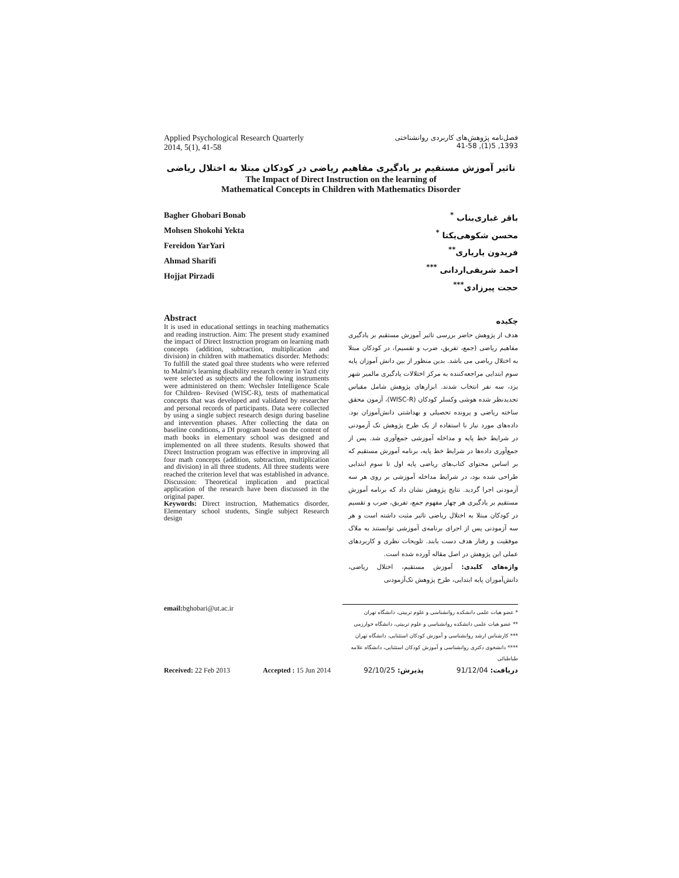Applied Psychological Research Quarterly
2014, 5(1), 41-58
فصل‌نامه پژوهش‌های کاربردی روانشناختی
1393, 5(1), 41-58
تاثیر آموزش مستقیم بر یادگیری مفاهیم ریاضی در کودکان مبتلا به اختلال ریاضی
The Impact of Direct Instruction on the learning of
Mathematical Concepts in Children with Mathematics Disorder
Bagher Ghobari Bonab
Mohsen Shokohi Yekta
Fereidon YarYari
Ahmad Sharifi
Hojjat Pirzadi
باقر غباری‌بناب <sup>*</sup>
محسن شکوهی‌یکتا <sup>*</sup>
فریدون یاریاری<sup>**</sup>
احمد شریفی‌اردانی <sup>***</sup>
حجت پیرزادی<sup>***</sup>
Abstract
It is used in educational settings in teaching mathematics and reading instruction. Aim: The present study examined the impact of Direct Instruction program on learning math concepts (addition, subtraction, multiplication and division) in children with mathematics disorder. Methods: To fulfill the stated goal three students who were referred to Malmir's learning disability research center in Yazd city were selected as subjects and the following instruments were administered on them: Wechsler Intelligence Scale for Children- Revised (WISC-R), tests of mathematical concepts that was developed and validated by researcher and personal records of participants. Data were collected by using a single subject research design during baseline and intervention phases. After collecting the data on baseline conditions, a DI program based on the content of math books in elementary school was designed and implemented on all three students. Results showed that Direct Instruction program was effective in improving all four math concepts (addition, subtraction, multiplication and division) in all three students. All three students were reached the criterion level that was established in advance. Discussion: Theoretical implication and practical application of the research have been discussed in the original paper.
Keywords: Direct instruction, Mathematics disorder, Elementary school students, Single subject Research design
چکیده
هدف از پژوهش حاضر بررسی تاثیر آموزش مستقیم بر یادگیری مفاهیم ریاضی (جمع، تفریق، ضرب و تقسیم)، در کودکان مبتلا به اختلال ریاضی می باشد. بدین منظور از بین دانش آموزان پایه سوم ابتدایی مراجعه‌کننده به مرکز اختلالات یادگیری مالمیر شهر یزد، سه نفر انتخاب شدند. ابزارهای پژوهش شامل مقیاس تجدیدنظر شده هوشی وکسلر کودکان (WISC-R)، آزمون محقق ساخته ریاضی و پرونده تحصیلی و بهداشتی دانش‌آموزان بود. داده‌های مورد نیاز با استفاده از یک طرح پژوهش تک آزمودنی در شرایط خط پایه و مداخله آموزشی جمع‌آوری شد. پس از جمع‌آوری داده‌ها در شرایط خط پایه، برنامه آموزش مستقیم که بر اساس محتوای کتاب‌های ریاضی پایه اول تا سوم ابتدایی طراحی شده بود، در شرایط مداخله آموزشی بر روی هر سه آزمودنی اجرا گردید. نتایج پژوهش نشان داد که برنامه آموزش مستقیم بر یادگیری هر چهار مفهوم جمع، تفریق، ضرب و تقسیم در کودکان مبتلا به اختلال ریاضی تاثیر مثبت داشته است و هر سه آزمودنی پس از اجرای برنامه‌ی آموزشی توانستند به ملاک موفقیت و رفتار هدف دست یابند. تلویحات نظری و کاربردهای عملی این پژوهش در اصل مقاله آورده شده است.
واژه‌های کلیدی: آموزش مستقیم، اختلال ریاضی، دانش‌آموزان پایه ابتدایی، طرح پژوهش تک‌آزمودنی
email: bghobari@ut.ac.ir
* عضو هیات علمی دانشکده روانشناسی و علوم تربیتی، دانشگاه تهران
** عضو هیات علمی دانشکده روانشناسی و علوم تربیتی، دانشگاه خوارزمی
*** کارشناس ارشد روانشناسی و آموزش کودکان استثنایی، دانشگاه تهران
**** دانشجوی دکتری روانشناسی و آموزش کودکان استثنایی، دانشگاه علامه طباطبائی
Received: 22 Feb 2013 Accepted : 15 Jun 2014 پذیرش: 92/10/25 دریافت: 91/12/04